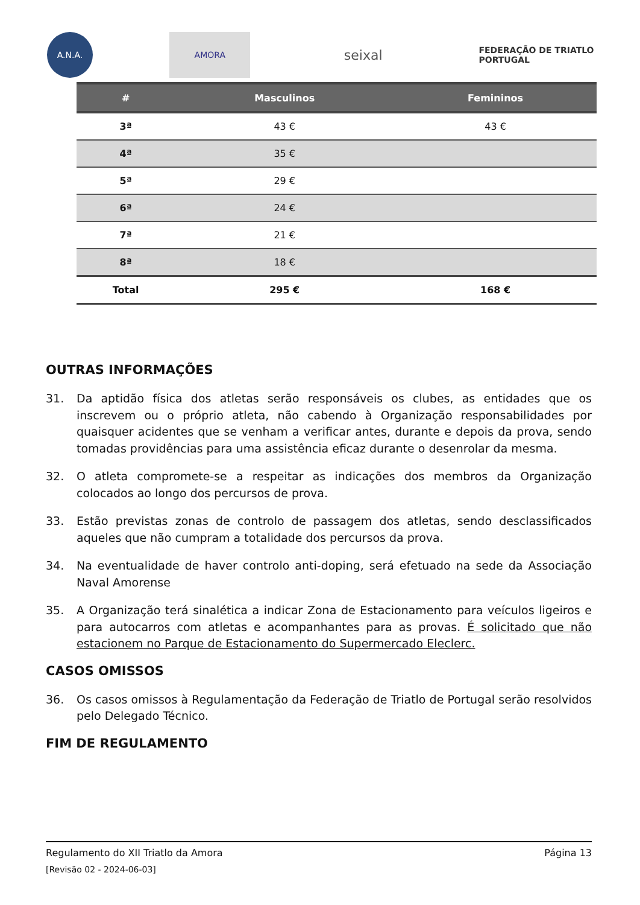A.N.A. AMORA
seixal
FEDERAÇÃO DE TRIATLO
PORTUGAL
| # | Masculinos | Femininos |
| --- | --- | --- |
| 3ª | 43 € | 43 € |
| 4ª | 35 € | |
| 5ª | 29 € | |
| 6ª | 24 € | |
| 7ª | 21 € | |
| 8ª | 18 € | |
| Total | 295 € | 168 € |
OUTRAS INFORMAÇÕES
31. Da aptidão física dos atletas serão responsáveis os clubes, as entidades que os inscrevem ou o próprio atleta, não cabendo à Organização responsabilidades por quaisquer acidentes que se venham a verificar antes, durante e depois da prova, sendo tomadas providências para uma assistência eficaz durante o desenrolar da mesma.
32. O atleta compromete-se a respeitar as indicações dos membros da Organização colocados ao longo dos percursos de prova.
33. Estão previstas zonas de controlo de passagem dos atletas, sendo desclassificados aqueles que não cumpram a totalidade dos percursos da prova.
34. Na eventualidade de haver controlo anti-doping, será efetuado na sede da Associação Naval Amorense
35. A Organização terá sinalética a indicar Zona de Estacionamento para veículos ligeiros e para autocarros com atletas e acompanhantes para as provas. É solicitado que não estacionem no Parque de Estacionamento do Supermercado Eleclerc.
CASOS OMISSOS
36. Os casos omissos à Regulamentação da Federação de Triatlo de Portugal serão resolvidos pelo Delegado Técnico.
FIM DE REGULAMENTO
Regulamento do XII Triatlo da Amora Página 13
[Revisão 02 - 2024-06-03]